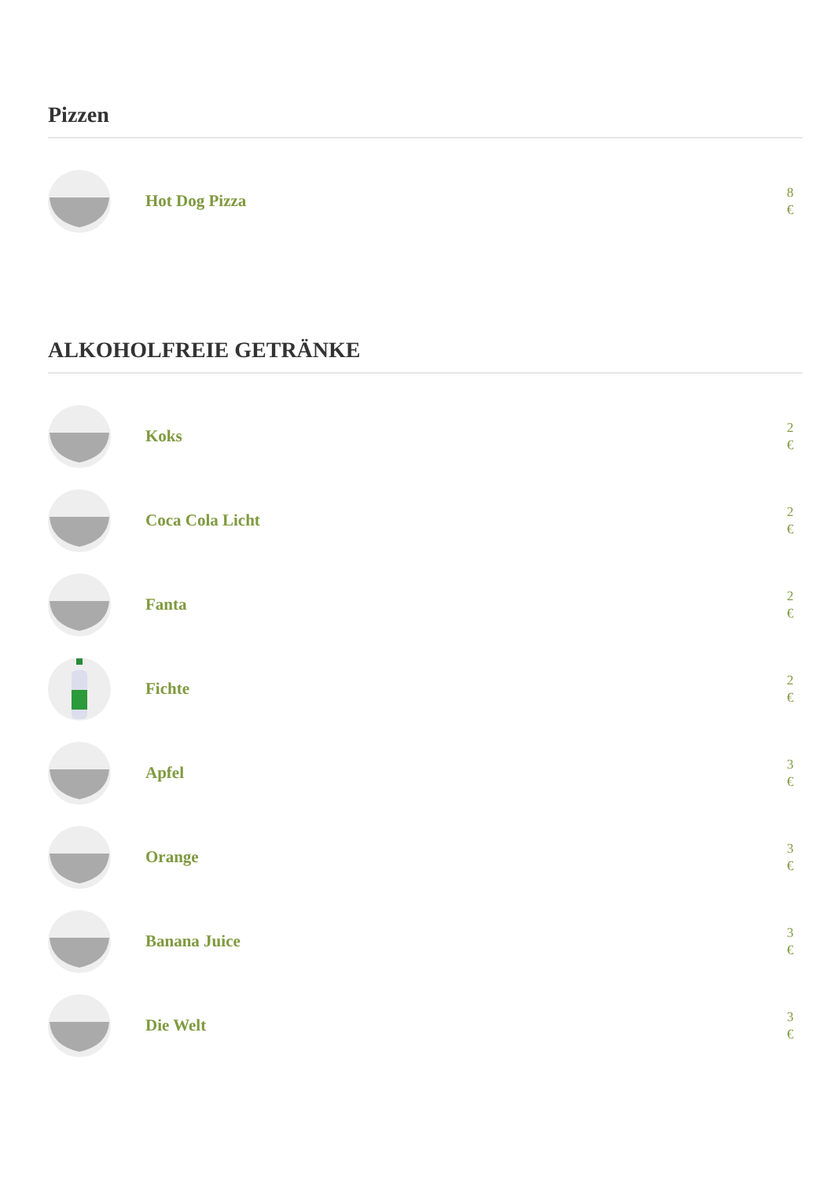Pizzen
Hot Dog Pizza
8
€
ALKOHOLFREIE GETRÄNKE
Koks
2
€
Coca Cola Licht
2
€
Fanta
2
€
Fichte
2
€
Apfel
3
€
Orange
3
€
Banana Juice
3
€
Die Welt
3
€